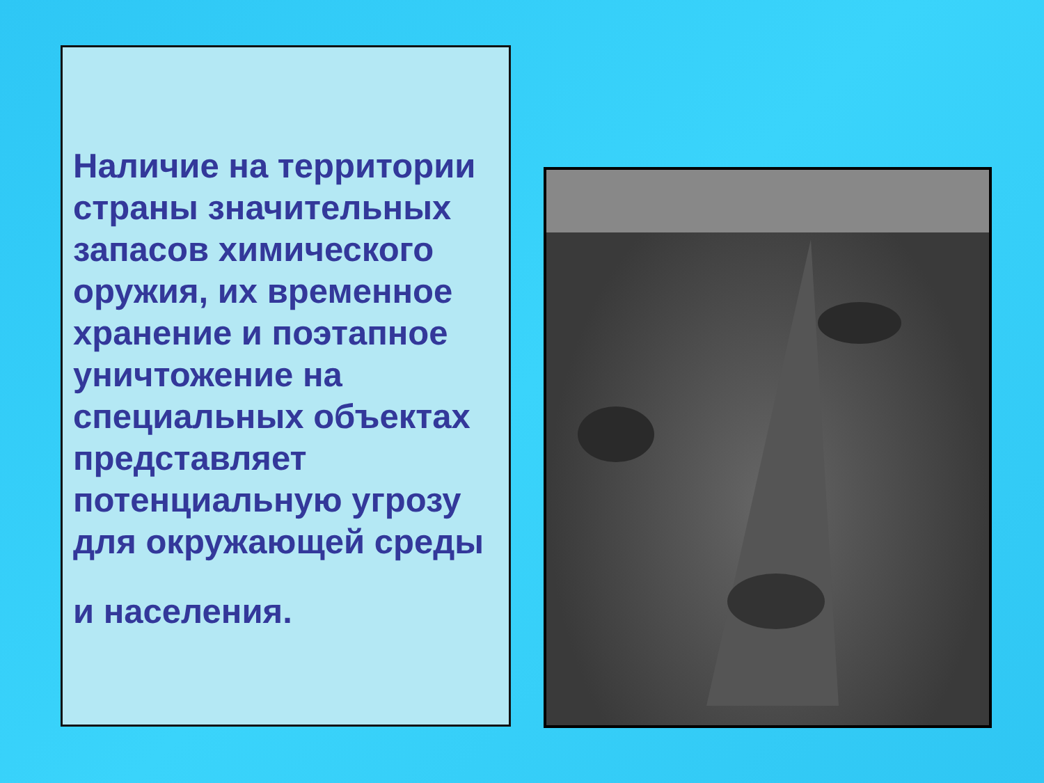Наличие на территории страны значительных запасов химического оружия, их временное хранение и поэтапное уничтожение на специальных объектах представляет потенциальную угрозу для окружающей среды
и населения.